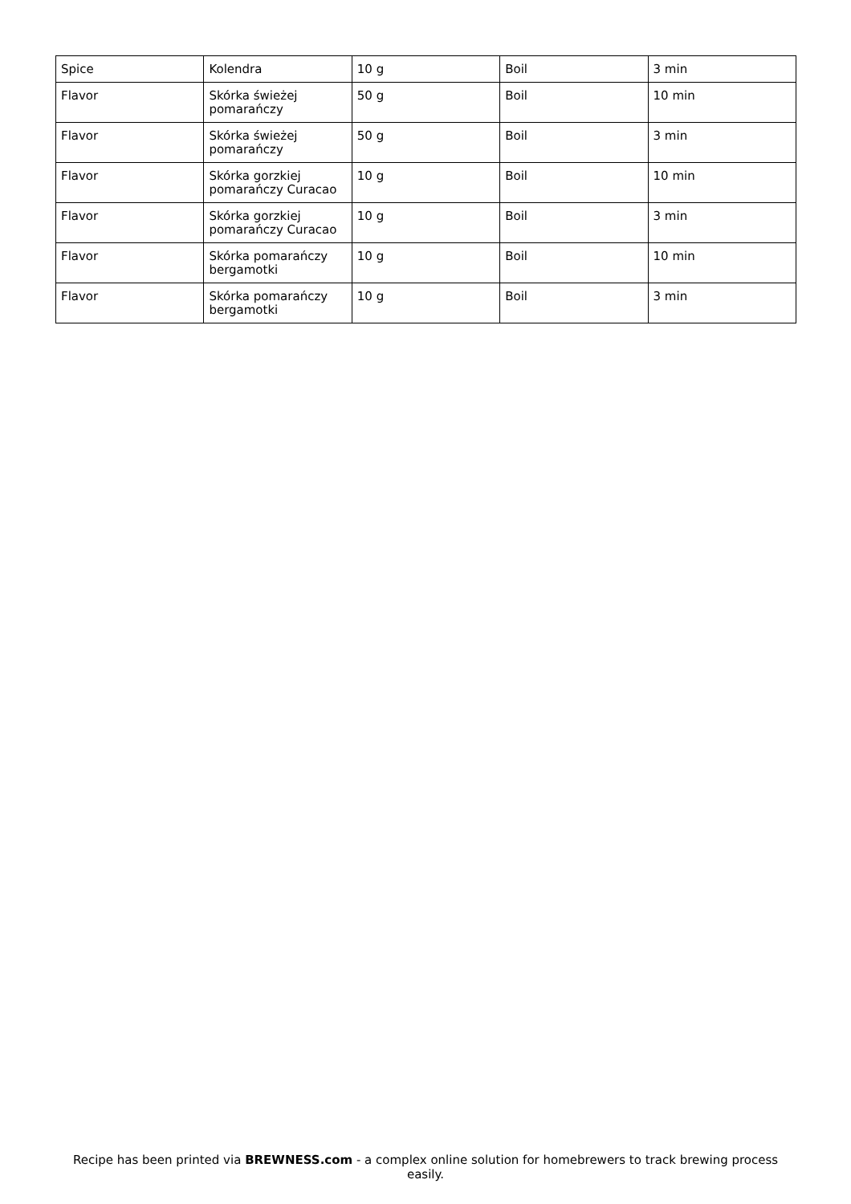| Spice | Kolendra | 10 g | Boil | 3 min |
| Flavor | Skórka świeżej pomarańczy | 50 g | Boil | 10 min |
| Flavor | Skórka świeżej pomarańczy | 50 g | Boil | 3 min |
| Flavor | Skórka gorzkiej pomarańczy Curacao | 10 g | Boil | 10 min |
| Flavor | Skórka gorzkiej pomarańczy Curacao | 10 g | Boil | 3 min |
| Flavor | Skórka pomarańczy bergamotki | 10 g | Boil | 10 min |
| Flavor | Skórka pomarańczy bergamotki | 10 g | Boil | 3 min |
Recipe has been printed via BREWNESS.com - a complex online solution for homebrewers to track brewing process easily.